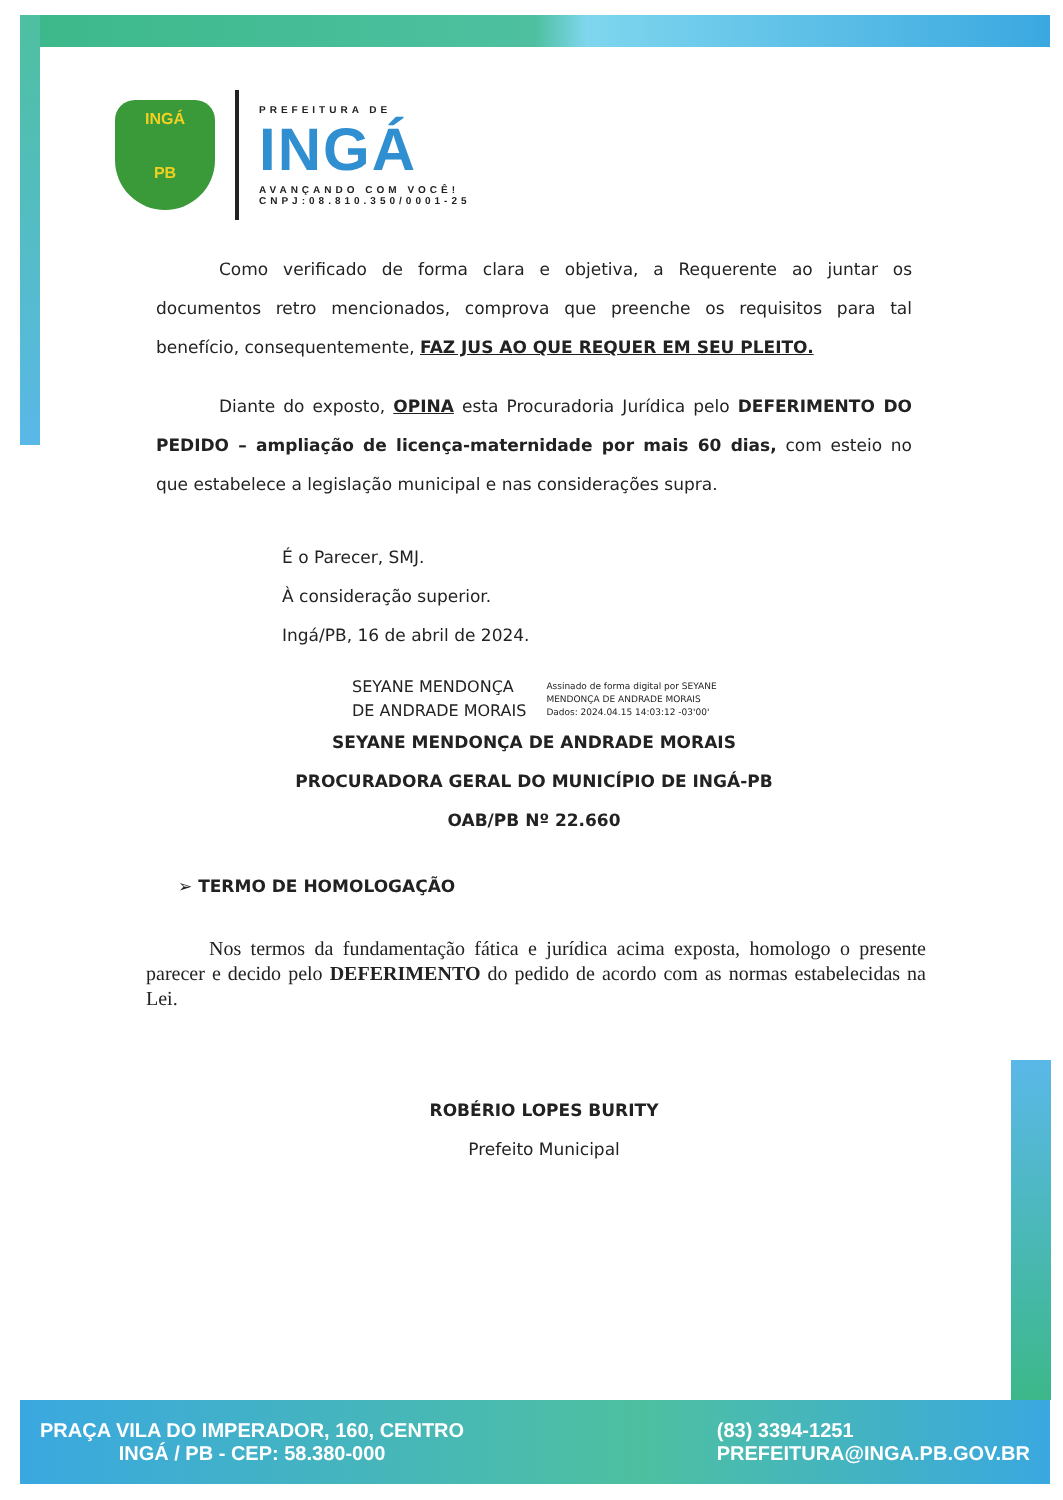INGÁ
PB
PREFEITURA DE
INGÁ
AVANÇANDO COM VOCÊ!
CNPJ:08.810.350/0001-25
Como verificado de forma clara e objetiva, a Requerente ao juntar os documentos retro mencionados, comprova que preenche os requisitos para tal benefício, consequentemente, FAZ JUS AO QUE REQUER EM SEU PLEITO.
Diante do exposto, OPINA esta Procuradoria Jurídica pelo DEFERIMENTO DO PEDIDO – ampliação de licença-maternidade por mais 60 dias, com esteio no que estabelece a legislação municipal e nas considerações supra.
É o Parecer, SMJ.
À consideração superior.
Ingá/PB, 16 de abril de 2024.
SEYANE MENDONÇA
DE ANDRADE MORAIS
Assinado de forma digital por SEYANE
MENDONÇA DE ANDRADE MORAIS
Dados: 2024.04.15 14:03:12 -03'00'
SEYANE MENDONÇA DE ANDRADE MORAIS
PROCURADORA GERAL DO MUNICÍPIO DE INGÁ-PB
OAB/PB Nº 22.660
➢ TERMO DE HOMOLOGAÇÃO
Nos termos da fundamentação fática e jurídica acima exposta, homologo o presente parecer e decido pelo DEFERIMENTO do pedido de acordo com as normas estabelecidas na Lei.
ROBÉRIO LOPES BURITY
Prefeito Municipal
PRAÇA VILA DO IMPERADOR, 160, CENTRO
INGÁ / PB - CEP: 58.380-000
(83) 3394-1251
PREFEITURA@INGA.PB.GOV.BR